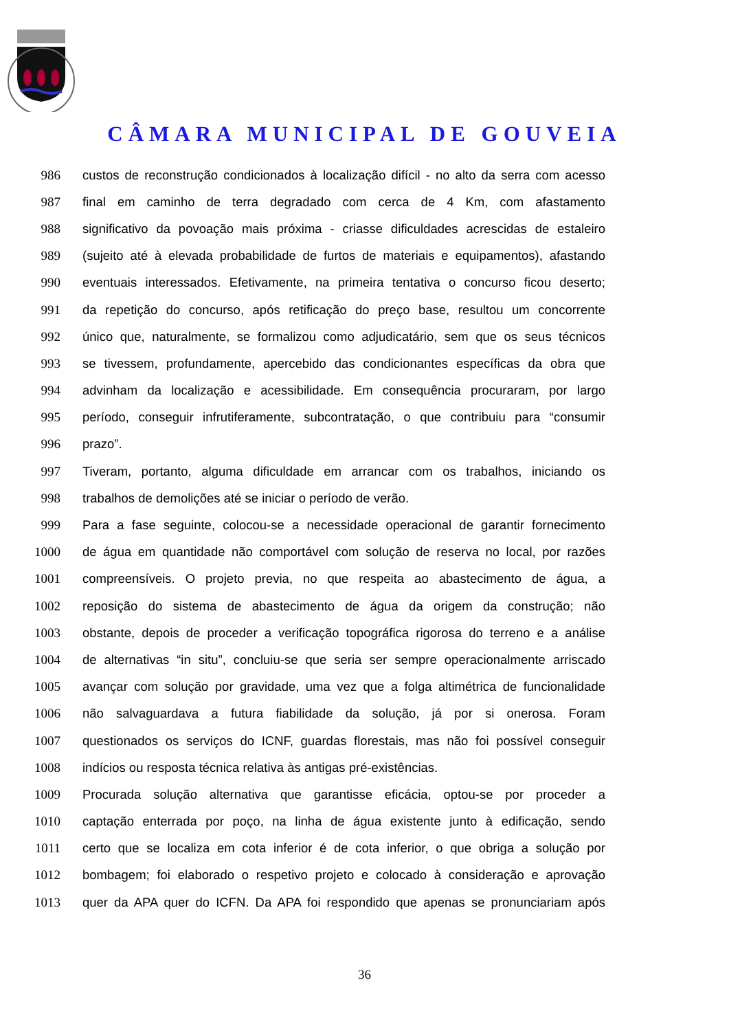CÂMARA MUNICIPAL DE GOUVEIA
986 custos de reconstrução condicionados à localização difícil - no alto da serra com acesso
987 final em caminho de terra degradado com cerca de 4 Km, com afastamento
988 significativo da povoação mais próxima - criasse dificuldades acrescidas de estaleiro
989 (sujeito até à elevada probabilidade de furtos de materiais e equipamentos), afastando
990 eventuais interessados. Efetivamente, na primeira tentativa o concurso ficou deserto;
991 da repetição do concurso, após retificação do preço base, resultou um concorrente
992 único que, naturalmente, se formalizou como adjudicatário, sem que os seus técnicos
993 se tivessem, profundamente, apercebido das condicionantes específicas da obra que
994 advinham da localização e acessibilidade. Em consequência procuraram, por largo
995 período, conseguir infrutiferamente, subcontratação, o que contribuiu para “consumir
996 prazo”.
997 Tiveram, portanto, alguma dificuldade em arrancar com os trabalhos, iniciando os
998 trabalhos de demolições até se iniciar o período de verão.
999 Para a fase seguinte, colocou-se a necessidade operacional de garantir fornecimento
1000 de água em quantidade não comportável com solução de reserva no local, por razões
1001 compreensíveis. O projeto previa, no que respeita ao abastecimento de água, a
1002 reposição do sistema de abastecimento de água da origem da construção; não
1003 obstante, depois de proceder a verificação topográfica rigorosa do terreno e a análise
1004 de alternativas “in situ”, concluiu-se que seria ser sempre operacionalmente arriscado
1005 avançar com solução por gravidade, uma vez que a folga altimétrica de funcionalidade
1006 não salvaguardava a futura fiabilidade da solução, já por si onerosa. Foram
1007 questionados os serviços do ICNF, guardas florestais, mas não foi possível conseguir
1008 indícios ou resposta técnica relativa às antigas pré-existências.
1009 Procurada solução alternativa que garantisse eficácia, optou-se por proceder a
1010 captação enterrada por poço, na linha de água existente junto à edificação, sendo
1011 certo que se localiza em cota inferior é de cota inferior, o que obriga a solução por
1012 bombagem; foi elaborado o respetivo projeto e colocado à consideração e aprovação
1013 quer da APA quer do ICFN. Da APA foi respondido que apenas se pronunciariam após
36